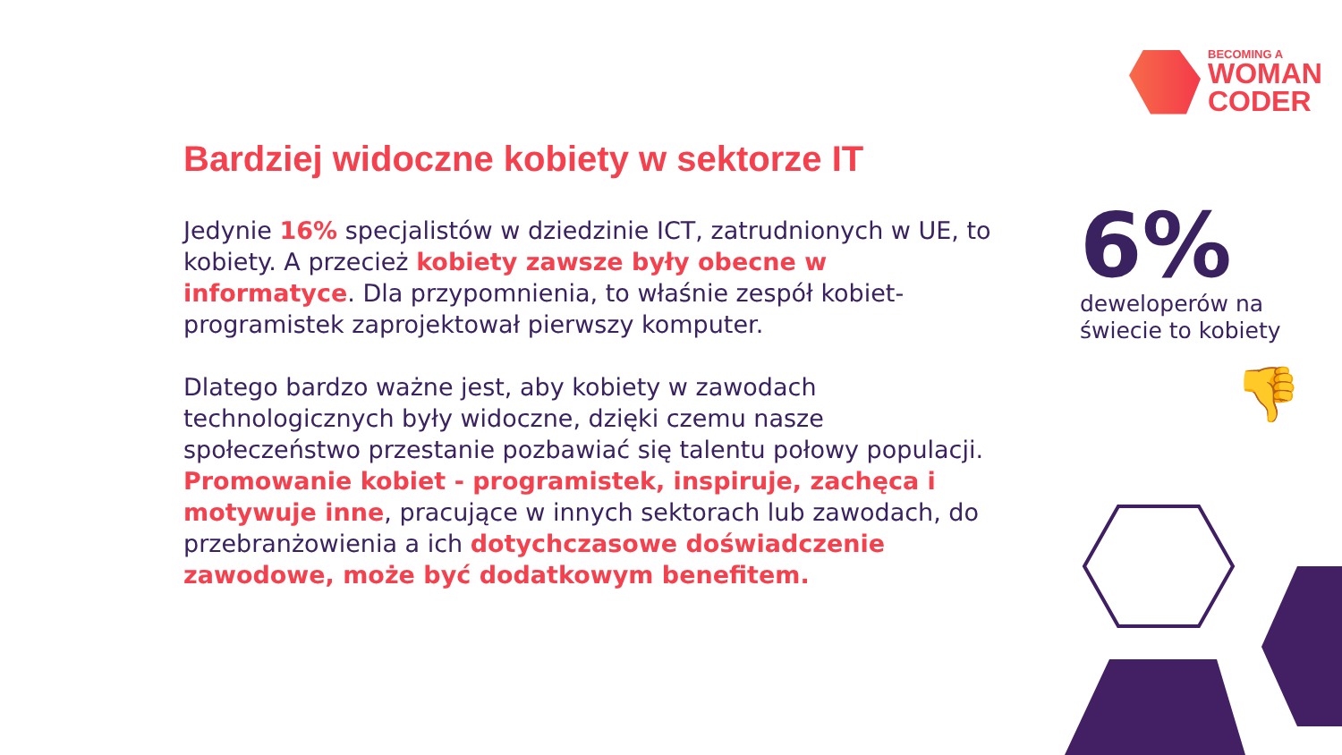BECOMING A
WOMAN
CODER
Bardziej widoczne kobiety w sektorze IT
Jedynie 16% specjalistów w dziedzinie ICT, zatrudnionych w UE, to kobiety. A przecież kobiety zawsze były obecne w informatyce. Dla przypomnienia, to właśnie zespół kobiet-programistek zaprojektował pierwszy komputer.
Dlatego bardzo ważne jest, aby kobiety w zawodach technologicznych były widoczne, dzięki czemu nasze społeczeństwo przestanie pozbawiać się talentu połowy populacji. Promowanie kobiet - programistek, inspiruje, zachęca i motywuje inne, pracujące w innych sektorach lub zawodach, do przebranżowienia a ich dotychczasowe doświadczenie zawodowe, może być dodatkowym benefitem.
6%
deweloperów na
świecie to kobiety
👎